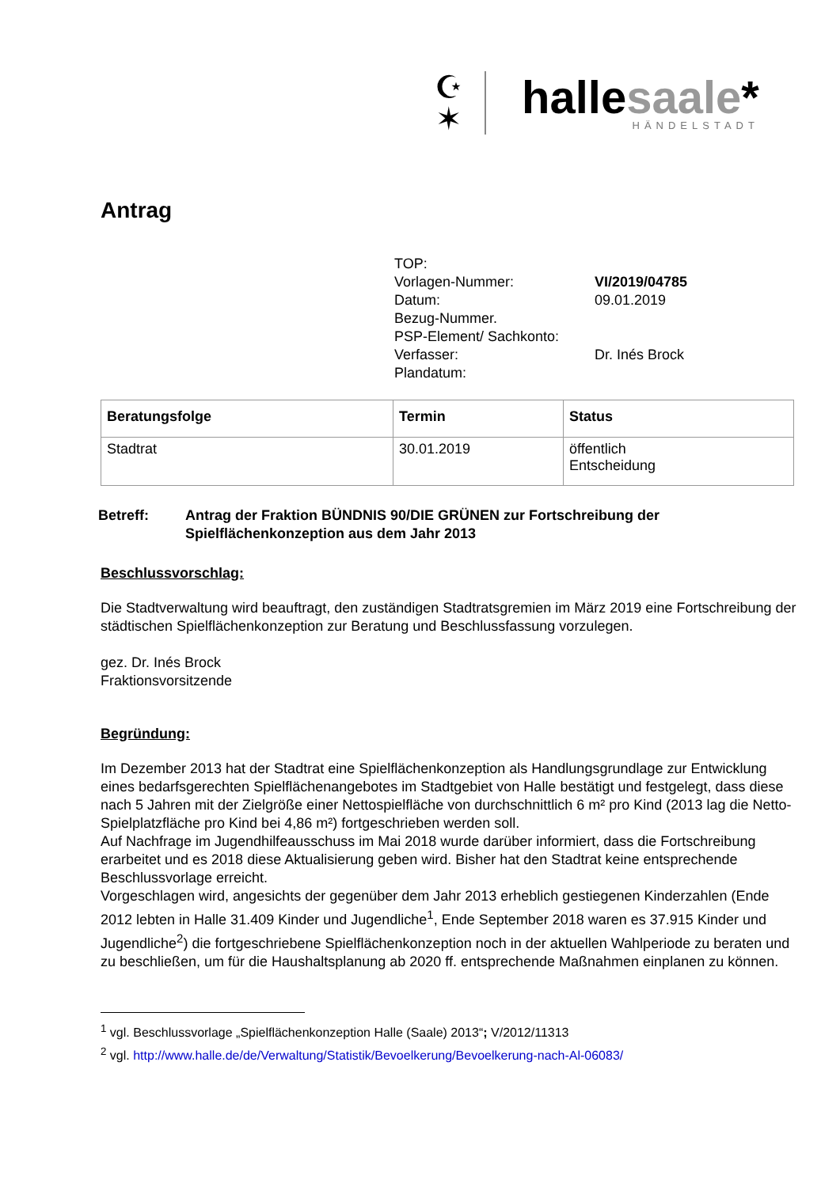☪
✶
hallesaale*
HÄNDELSTADT
Antrag
TOP:
Vorlagen-Nummer: VI/2019/04785
Datum: 09.01.2019
Bezug-Nummer.
PSP-Element/ Sachkonto:
Verfasser: Dr. Inés Brock
Plandatum:
| Beratungsfolge | Termin | Status |
| --- | --- | --- |
| Stadtrat | 30.01.2019 | öffentlich Entscheidung |
Betreff: Antrag der Fraktion BÜNDNIS 90/DIE GRÜNEN zur Fortschreibung der
Spielflächenkonzeption aus dem Jahr 2013
Beschlussvorschlag:
Die Stadtverwaltung wird beauftragt, den zuständigen Stadtratsgremien im März 2019 eine Fortschreibung der städtischen Spielflächenkonzeption zur Beratung und Beschlussfassung vorzulegen.
gez. Dr. Inés Brock
Fraktionsvorsitzende
Begründung:
Im Dezember 2013 hat der Stadtrat eine Spielflächenkonzeption als Handlungsgrundlage zur Entwicklung eines bedarfsgerechten Spielflächenangebotes im Stadtgebiet von Halle bestätigt und festgelegt, dass diese nach 5 Jahren mit der Zielgröße einer Nettospielfläche von durchschnittlich 6 m² pro Kind (2013 lag die Netto-Spielplatzfläche pro Kind bei 4,86 m²) fortgeschrieben werden soll.
Auf Nachfrage im Jugendhilfeausschuss im Mai 2018 wurde darüber informiert, dass die Fortschreibung erarbeitet und es 2018 diese Aktualisierung geben wird. Bisher hat den Stadtrat keine entsprechende Beschlussvorlage erreicht.
Vorgeschlagen wird, angesichts der gegenüber dem Jahr 2013 erheblich gestiegenen Kinderzahlen (Ende 2012 lebten in Halle 31.409 Kinder und Jugendliche<sup>1</sup>, Ende September 2018 waren es 37.915 Kinder und Jugendliche<sup>2</sup>) die fortgeschriebene Spielflächenkonzeption noch in der aktuellen Wahlperiode zu beraten und zu beschließen, um für die Haushaltsplanung ab 2020 ff. entsprechende Maßnahmen einplanen zu können.
<sup>1</sup> vgl. Beschlussvorlage „Spielflächenkonzeption Halle (Saale) 2013“; V/2012/11313
<sup>2</sup> vgl. http://www.halle.de/de/Verwaltung/Statistik/Bevoelkerung/Bevoelkerung-nach-Al-06083/